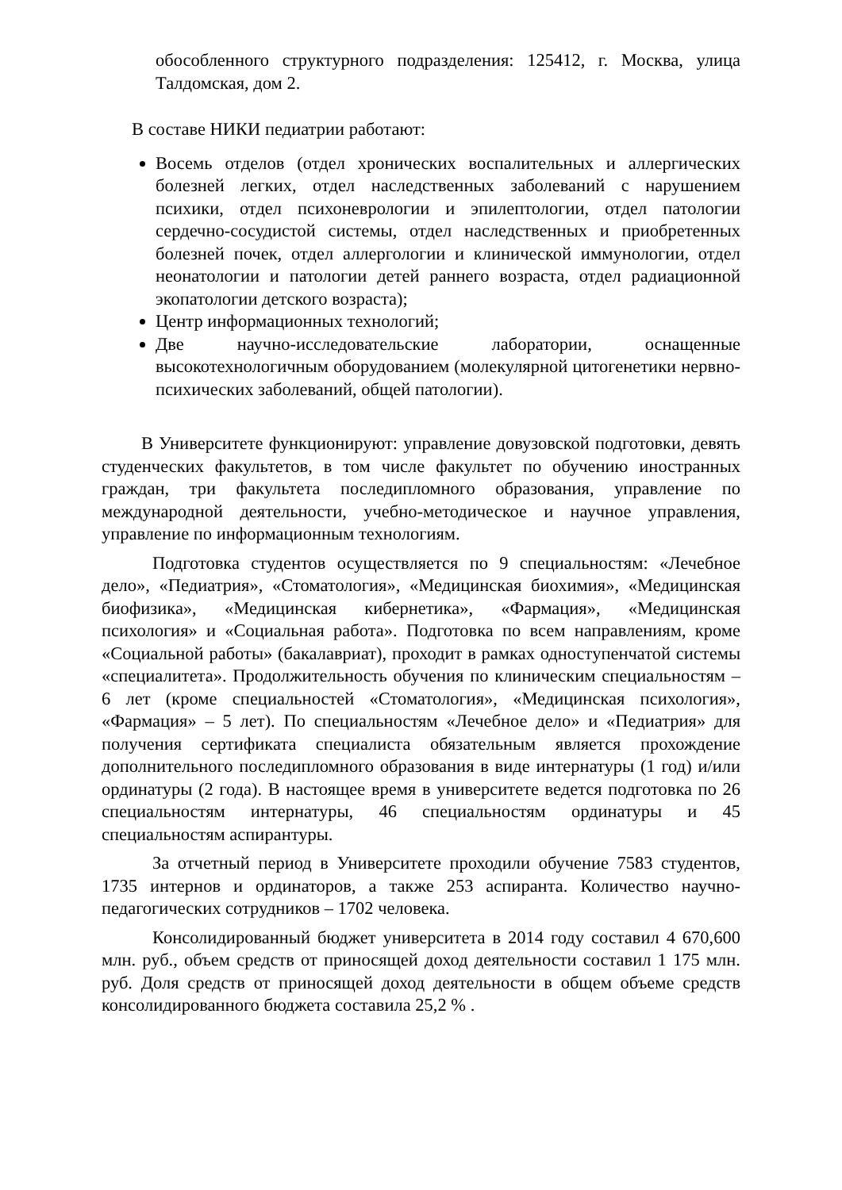обособленного структурного подразделения: 125412, г. Москва, улица Талдомская, дом 2.
В составе НИКИ педиатрии работают:
Восемь отделов (отдел хронических воспалительных и аллергических болезней легких, отдел наследственных заболеваний с нарушением психики, отдел психоневрологии и эпилептологии, отдел патологии сердечно-сосудистой системы, отдел наследственных и приобретенных болезней почек, отдел аллергологии и клинической иммунологии, отдел неонатологии и патологии детей раннего возраста, отдел радиационной экопатологии детского возраста);
Центр информационных технологий;
Две научно-исследовательские лаборатории, оснащенные высокотехнологичным оборудованием (молекулярной цитогенетики нервно-психических заболеваний, общей патологии).
В Университете функционируют: управление довузовской подготовки, девять студенческих факультетов, в том числе факультет по обучению иностранных граждан, три факультета последипломного образования, управление по международной деятельности, учебно-методическое и научное управления, управление по информационным технологиям.
Подготовка студентов осуществляется по 9 специальностям: «Лечебное дело», «Педиатрия», «Стоматология», «Медицинская биохимия», «Медицинская биофизика», «Медицинская кибернетика», «Фармация», «Медицинская психология» и «Социальная работа». Подготовка по всем направлениям, кроме «Социальной работы» (бакалавриат), проходит в рамках одноступенчатой системы «специалитета». Продолжительность обучения по клиническим специальностям – 6 лет (кроме специальностей «Стоматология», «Медицинская психология», «Фармация» – 5 лет). По специальностям «Лечебное дело» и «Педиатрия» для получения сертификата специалиста обязательным является прохождение дополнительного последипломного образования в виде интернатуры (1 год) и/или ординатуры (2 года). В настоящее время в университете ведется подготовка по 26 специальностям интернатуры, 46 специальностям ординатуры и 45 специальностям аспирантуры.
За отчетный период в Университете проходили обучение 7583 студентов, 1735 интернов и ординаторов, а также 253 аспиранта. Количество научно-педагогических сотрудников – 1702 человека.
Консолидированный бюджет университета в 2014 году составил 4 670,600 млн. руб., объем средств от приносящей доход деятельности составил 1 175 млн. руб. Доля средств от приносящей доход деятельности в общем объеме средств консолидированного бюджета составила 25,2 % .